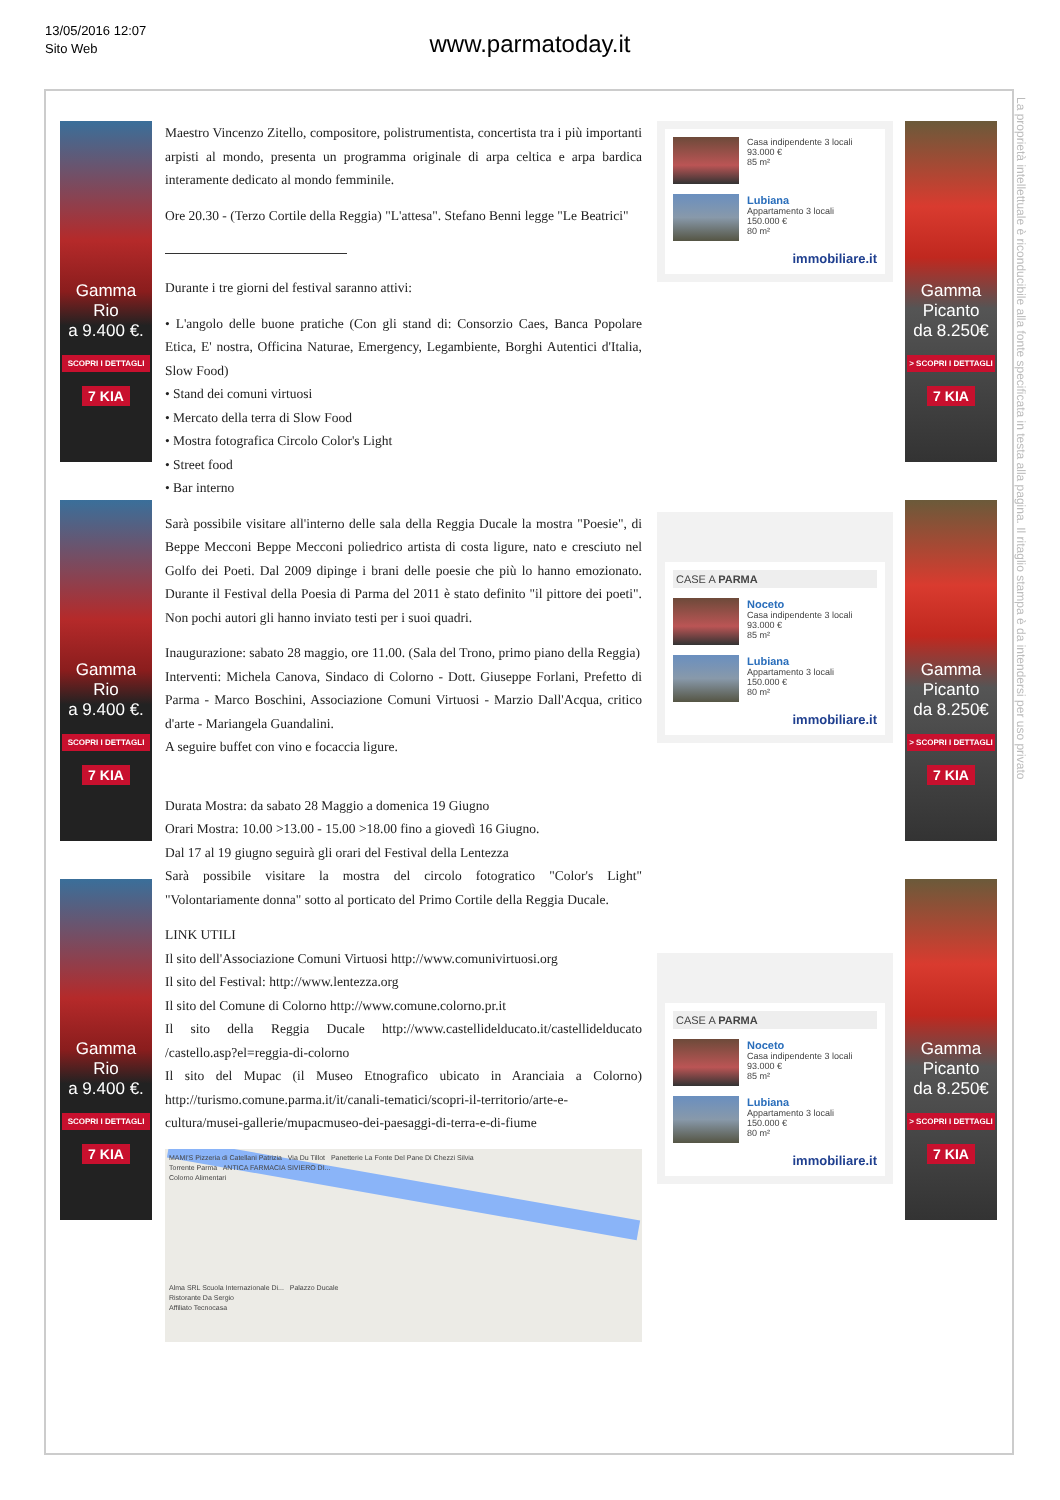13/05/2016 12:07
Sito Web
www.parmatoday.it
Gamma
Rio
a 9.400 €.
SCOPRI I DETTAGLI
7 KIA
Gamma
Rio
a 9.400 €.
SCOPRI I DETTAGLI
7 KIA
Gamma
Rio
a 9.400 €.
SCOPRI I DETTAGLI
7 KIA
Maestro Vincenzo Zitello, compositore, polistrumentista, concertista tra i più importanti arpisti al mondo, presenta un programma originale di arpa celtica e arpa bardica interamente dedicato al mondo femminile.
Ore 20.30 - (Terzo Cortile della Reggia) "L'attesa". Stefano Benni legge "Le Beatrici"
Durante i tre giorni del festival saranno attivi:
• L'angolo delle buone pratiche (Con gli stand di: Consorzio Caes, Banca Popolare Etica, E' nostra, Officina Naturae, Emergency, Legambiente, Borghi Autentici d'Italia, Slow Food)
• Stand dei comuni virtuosi
• Mercato della terra di Slow Food
• Mostra fotografica Circolo Color's Light
• Street food
• Bar interno
Sarà possibile visitare all'interno delle sala della Reggia Ducale la mostra "Poesie", di Beppe Mecconi Beppe Mecconi poliedrico artista di costa ligure, nato e cresciuto nel Golfo dei Poeti. Dal 2009 dipinge i brani delle poesie che più lo hanno emozionato. Durante il Festival della Poesia di Parma del 2011 è stato definito "il pittore dei poeti". Non pochi autori gli hanno inviato testi per i suoi quadri.
Inaugurazione: sabato 28 maggio, ore 11.00. (Sala del Trono, primo piano della Reggia)
Interventi: Michela Canova, Sindaco di Colorno - Dott. Giuseppe Forlani, Prefetto di Parma - Marco Boschini, Associazione Comuni Virtuosi - Marzio Dall'Acqua, critico d'arte - Mariangela Guandalini.
A seguire buffet con vino e focaccia ligure.
Durata Mostra: da sabato 28 Maggio a domenica 19 Giugno
Orari Mostra: 10.00 >13.00 - 15.00 >18.00 fino a giovedì 16 Giugno.
Dal 17 al 19 giugno seguirà gli orari del Festival della Lentezza
Sarà possibile visitare la mostra del circolo fotogratico "Color's Light" "Volontariamente donna" sotto al porticato del Primo Cortile della Reggia Ducale.
LINK UTILI
Il sito dell'Associazione Comuni Virtuosi http://www.comunivirtuosi.org
Il sito del Festival: http://www.lentezza.org
Il sito del Comune di Colorno http://www.comune.colorno.pr.it
Il sito della Reggia Ducale http://www.castellidelducato.it/castellidelducato /castello.asp?el=reggia-di-colorno
Il sito del Mupac (il Museo Etnografico ubicato in Aranciaia a Colorno) http://turismo.comune.parma.it/it/canali-tematici/scopri-il-territorio/arte-e-cultura/musei-gallerie/mupacmuseo-dei-paesaggi-di-terra-e-di-fiume
MAMI'S Pizzeria di Catellani Patrizia Via Du Tillot Panetterie La Fonte Del Pane Di Chezzi Silvia
Torrente Parma ANTICA FARMACIA SIVIERO DI...
Colorno Alimentari
Alma SRL Scuola Internazionale Di... Palazzo Ducale
Ristorante Da Sergio
Affiliato Tecnocasa
Casa indipendente 3 locali
93.000 €
85 m²
Lubiana
Appartamento 3 locali
150.000 €
80 m²
immobiliare.it
CASE A PARMA
Noceto
Casa indipendente 3 locali
93.000 €
85 m²
Lubiana
Appartamento 3 locali
150.000 €
80 m²
immobiliare.it
CASE A PARMA
Noceto
Casa indipendente 3 locali
93.000 €
85 m²
Lubiana
Appartamento 3 locali
150.000 €
80 m²
immobiliare.it
Gamma
Picanto
da 8.250€
> SCOPRI I DETTAGLI
7 KIA
Gamma
Picanto
da 8.250€
> SCOPRI I DETTAGLI
7 KIA
Gamma
Picanto
da 8.250€
> SCOPRI I DETTAGLI
7 KIA
La proprietà intellettuale è riconducibile alla fonte specificata in testa alla pagina. Il ritaglio stampa è da intendersi per uso privato